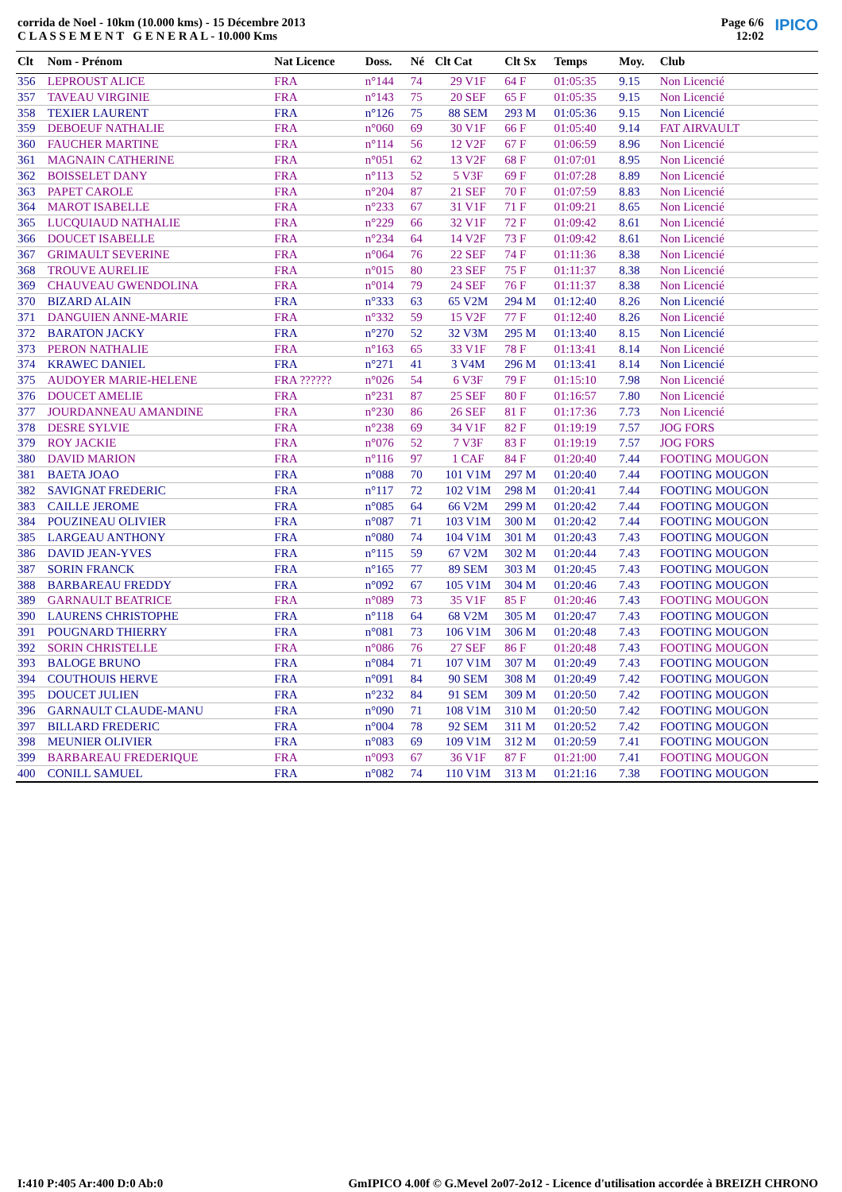corrida de Noel - 10km (10.000 kms) - 15 Décembre 2013
C L A S S E M E N T G E N E R A L - 10.000 Kms
Page 6/6
12:02 IPICO
| Clt | Nom - Prénom | Nat Licence | Doss. | Né | Clt Cat | Clt Sx | Temps | Moy. | Club |
| --- | --- | --- | --- | --- | --- | --- | --- | --- | --- |
| 356 | LEPROUST ALICE | FRA | n°144 | 74 | 29 V1F | 64 F | 01:05:35 | 9.15 | Non Licencié |
| 357 | TAVEAU VIRGINIE | FRA | n°143 | 75 | 20 SEF | 65 F | 01:05:35 | 9.15 | Non Licencié |
| 358 | TEXIER LAURENT | FRA | n°126 | 75 | 88 SEM | 293 M | 01:05:36 | 9.15 | Non Licencié |
| 359 | DEBOEUF NATHALIE | FRA | n°060 | 69 | 30 V1F | 66 F | 01:05:40 | 9.14 | FAT AIRVAULT |
| 360 | FAUCHER MARTINE | FRA | n°114 | 56 | 12 V2F | 67 F | 01:06:59 | 8.96 | Non Licencié |
| 361 | MAGNAIN CATHERINE | FRA | n°051 | 62 | 13 V2F | 68 F | 01:07:01 | 8.95 | Non Licencié |
| 362 | BOISSELET DANY | FRA | n°113 | 52 | 5 V3F | 69 F | 01:07:28 | 8.89 | Non Licencié |
| 363 | PAPET CAROLE | FRA | n°204 | 87 | 21 SEF | 70 F | 01:07:59 | 8.83 | Non Licencié |
| 364 | MAROT ISABELLE | FRA | n°233 | 67 | 31 V1F | 71 F | 01:09:21 | 8.65 | Non Licencié |
| 365 | LUCQUIAUD NATHALIE | FRA | n°229 | 66 | 32 V1F | 72 F | 01:09:42 | 8.61 | Non Licencié |
| 366 | DOUCET ISABELLE | FRA | n°234 | 64 | 14 V2F | 73 F | 01:09:42 | 8.61 | Non Licencié |
| 367 | GRIMAULT SEVERINE | FRA | n°064 | 76 | 22 SEF | 74 F | 01:11:36 | 8.38 | Non Licencié |
| 368 | TROUVE AURELIE | FRA | n°015 | 80 | 23 SEF | 75 F | 01:11:37 | 8.38 | Non Licencié |
| 369 | CHAUVEAU GWENDOLINA | FRA | n°014 | 79 | 24 SEF | 76 F | 01:11:37 | 8.38 | Non Licencié |
| 370 | BIZARD ALAIN | FRA | n°333 | 63 | 65 V2M | 294 M | 01:12:40 | 8.26 | Non Licencié |
| 371 | DANGUIEN ANNE-MARIE | FRA | n°332 | 59 | 15 V2F | 77 F | 01:12:40 | 8.26 | Non Licencié |
| 372 | BARATON JACKY | FRA | n°270 | 52 | 32 V3M | 295 M | 01:13:40 | 8.15 | Non Licencié |
| 373 | PERON NATHALIE | FRA | n°163 | 65 | 33 V1F | 78 F | 01:13:41 | 8.14 | Non Licencié |
| 374 | KRAWEC DANIEL | FRA | n°271 | 41 | 3 V4M | 296 M | 01:13:41 | 8.14 | Non Licencié |
| 375 | AUDOYER MARIE-HELENE | FRA ?????? | n°026 | 54 | 6 V3F | 79 F | 01:15:10 | 7.98 | Non Licencié |
| 376 | DOUCET AMELIE | FRA | n°231 | 87 | 25 SEF | 80 F | 01:16:57 | 7.80 | Non Licencié |
| 377 | JOURDANNEAU AMANDINE | FRA | n°230 | 86 | 26 SEF | 81 F | 01:17:36 | 7.73 | Non Licencié |
| 378 | DESRE SYLVIE | FRA | n°238 | 69 | 34 V1F | 82 F | 01:19:19 | 7.57 | JOG FORS |
| 379 | ROY JACKIE | FRA | n°076 | 52 | 7 V3F | 83 F | 01:19:19 | 7.57 | JOG FORS |
| 380 | DAVID MARION | FRA | n°116 | 97 | 1 CAF | 84 F | 01:20:40 | 7.44 | FOOTING MOUGON |
| 381 | BAETA JOAO | FRA | n°088 | 70 | 101 V1M | 297 M | 01:20:40 | 7.44 | FOOTING MOUGON |
| 382 | SAVIGNAT FREDERIC | FRA | n°117 | 72 | 102 V1M | 298 M | 01:20:41 | 7.44 | FOOTING MOUGON |
| 383 | CAILLE JEROME | FRA | n°085 | 64 | 66 V2M | 299 M | 01:20:42 | 7.44 | FOOTING MOUGON |
| 384 | POUZINEAU OLIVIER | FRA | n°087 | 71 | 103 V1M | 300 M | 01:20:42 | 7.44 | FOOTING MOUGON |
| 385 | LARGEAU ANTHONY | FRA | n°080 | 74 | 104 V1M | 301 M | 01:20:43 | 7.43 | FOOTING MOUGON |
| 386 | DAVID JEAN-YVES | FRA | n°115 | 59 | 67 V2M | 302 M | 01:20:44 | 7.43 | FOOTING MOUGON |
| 387 | SORIN FRANCK | FRA | n°165 | 77 | 89 SEM | 303 M | 01:20:45 | 7.43 | FOOTING MOUGON |
| 388 | BARBAREAU FREDDY | FRA | n°092 | 67 | 105 V1M | 304 M | 01:20:46 | 7.43 | FOOTING MOUGON |
| 389 | GARNAULT BEATRICE | FRA | n°089 | 73 | 35 V1F | 85 F | 01:20:46 | 7.43 | FOOTING MOUGON |
| 390 | LAURENS CHRISTOPHE | FRA | n°118 | 64 | 68 V2M | 305 M | 01:20:47 | 7.43 | FOOTING MOUGON |
| 391 | POUGNARD THIERRY | FRA | n°081 | 73 | 106 V1M | 306 M | 01:20:48 | 7.43 | FOOTING MOUGON |
| 392 | SORIN CHRISTELLE | FRA | n°086 | 76 | 27 SEF | 86 F | 01:20:48 | 7.43 | FOOTING MOUGON |
| 393 | BALOGE BRUNO | FRA | n°084 | 71 | 107 V1M | 307 M | 01:20:49 | 7.43 | FOOTING MOUGON |
| 394 | COUTHOUIS HERVE | FRA | n°091 | 84 | 90 SEM | 308 M | 01:20:49 | 7.42 | FOOTING MOUGON |
| 395 | DOUCET JULIEN | FRA | n°232 | 84 | 91 SEM | 309 M | 01:20:50 | 7.42 | FOOTING MOUGON |
| 396 | GARNAULT CLAUDE-MANU | FRA | n°090 | 71 | 108 V1M | 310 M | 01:20:50 | 7.42 | FOOTING MOUGON |
| 397 | BILLARD FREDERIC | FRA | n°004 | 78 | 92 SEM | 311 M | 01:20:52 | 7.42 | FOOTING MOUGON |
| 398 | MEUNIER OLIVIER | FRA | n°083 | 69 | 109 V1M | 312 M | 01:20:59 | 7.41 | FOOTING MOUGON |
| 399 | BARBAREAU FREDERIQUE | FRA | n°093 | 67 | 36 V1F | 87 F | 01:21:00 | 7.41 | FOOTING MOUGON |
| 400 | CONILL SAMUEL | FRA | n°082 | 74 | 110 V1M | 313 M | 01:21:16 | 7.38 | FOOTING MOUGON |
I:410 P:405 Ar:400 D:0 Ab:0 GmIPICO 4.00f © G.Mevel 2o07-2o12 - Licence d'utilisation accordée à BREIZH CHRONO